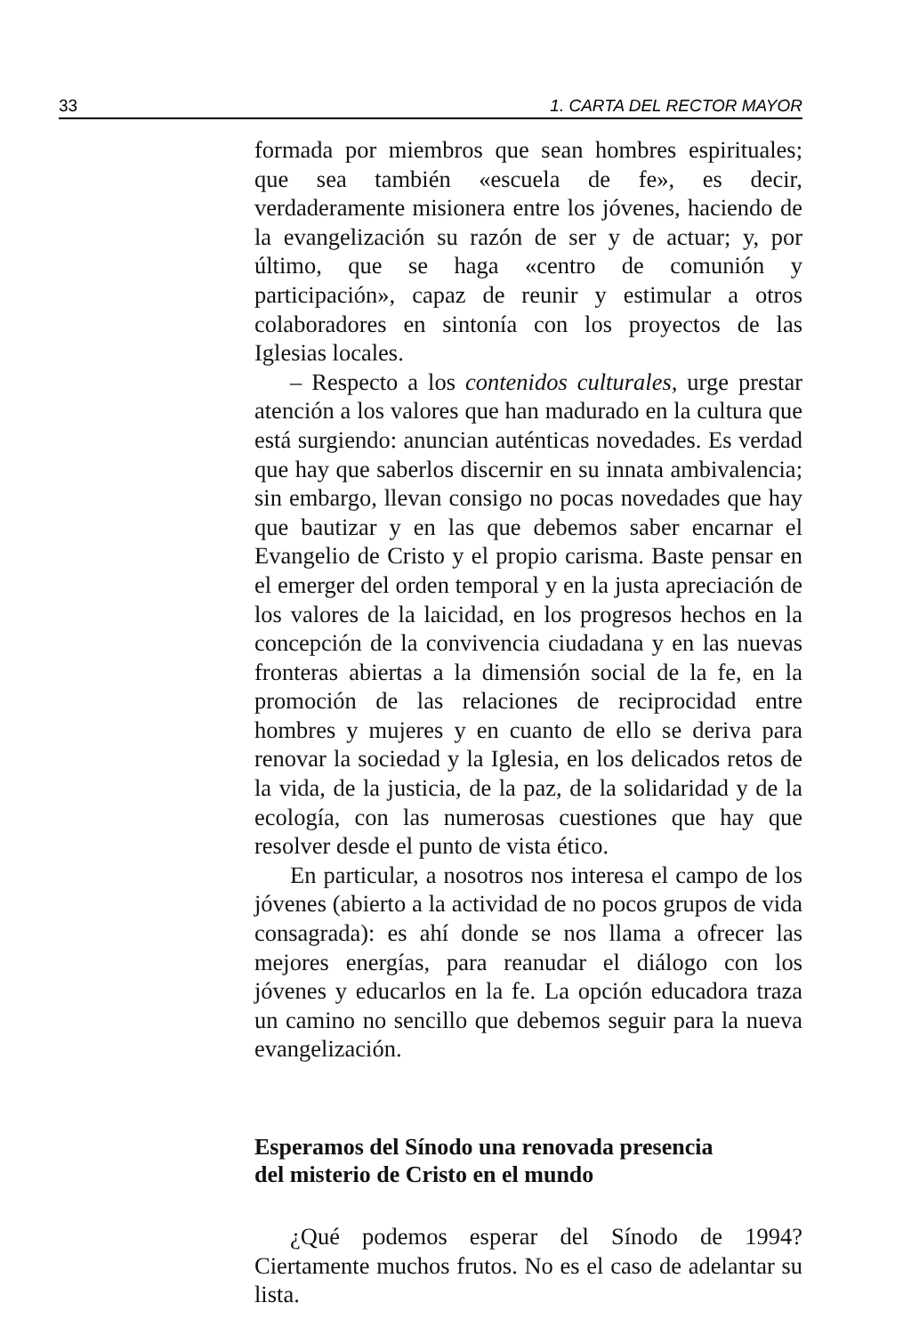33 1. CARTA DEL RECTOR MAYOR
formada por miembros que sean hombres espirituales; que sea también «escuela de fe», es decir, verdaderamente misionera entre los jóvenes, haciendo de la evangelización su razón de ser y de actuar; y, por último, que se haga «centro de comunión y participación», capaz de reunir y estimular a otros colaboradores en sintonía con los proyectos de las Iglesias locales.
– Respecto a los contenidos culturales, urge prestar atención a los valores que han madurado en la cultura que está surgiendo: anuncian auténticas novedades. Es verdad que hay que saberlos discernir en su innata ambivalencia; sin embargo, llevan consigo no pocas novedades que hay que bautizar y en las que debemos saber encarnar el Evangelio de Cristo y el propio carisma. Baste pensar en el emerger del orden temporal y en la justa apreciación de los valores de la laicidad, en los progresos hechos en la concepción de la convivencia ciudadana y en las nuevas fronteras abiertas a la dimensión social de la fe, en la promoción de las relaciones de reciprocidad entre hombres y mujeres y en cuanto de ello se deriva para renovar la sociedad y la Iglesia, en los delicados retos de la vida, de la justicia, de la paz, de la solidaridad y de la ecología, con las numerosas cuestiones que hay que resolver desde el punto de vista ético.
En particular, a nosotros nos interesa el campo de los jóvenes (abierto a la actividad de no pocos grupos de vida consagrada): es ahí donde se nos llama a ofrecer las mejores energías, para reanudar el diálogo con los jóvenes y educarlos en la fe. La opción educadora traza un camino no sencillo que debemos seguir para la nueva evangelización.
Esperamos del Sínodo una renovada presencia
del misterio de Cristo en el mundo
¿Qué podemos esperar del Sínodo de 1994? Ciertamente muchos frutos. No es el caso de adelantar su lista.